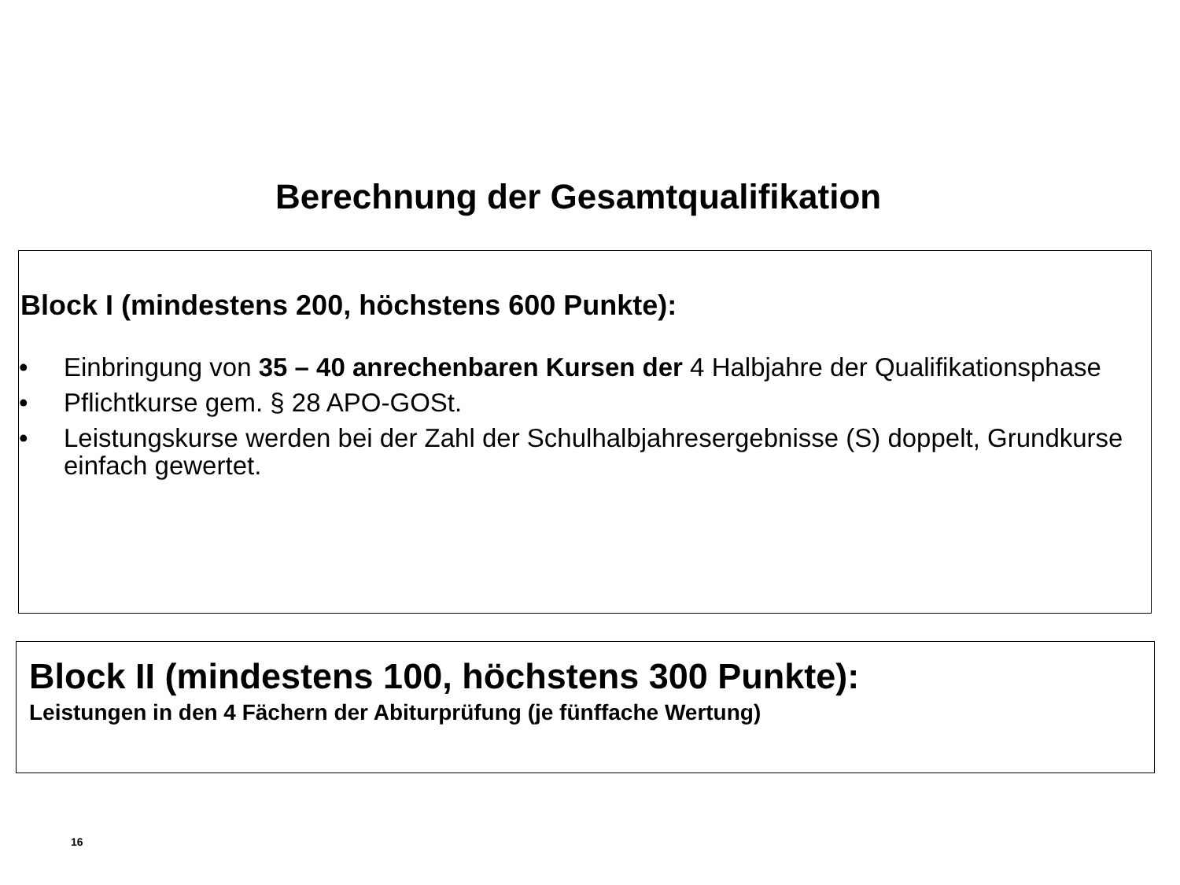Berechnung der Gesamtqualifikation
Block I (mindestens 200, höchstens 600 Punkte):
• Einbringung von 35 – 40 anrechenbaren Kursen der 4 Halbjahre der Qualifikationsphase
• Pflichtkurse gem. § 28 APO-GOSt.
• Leistungskurse werden bei der Zahl der Schulhalbjahresergebnisse (S) doppelt, Grundkurse einfach gewertet.
Block II (mindestens 100, höchstens 300 Punkte):
Leistungen in den 4 Fächern der Abiturprüfung (je fünffache Wertung)
16